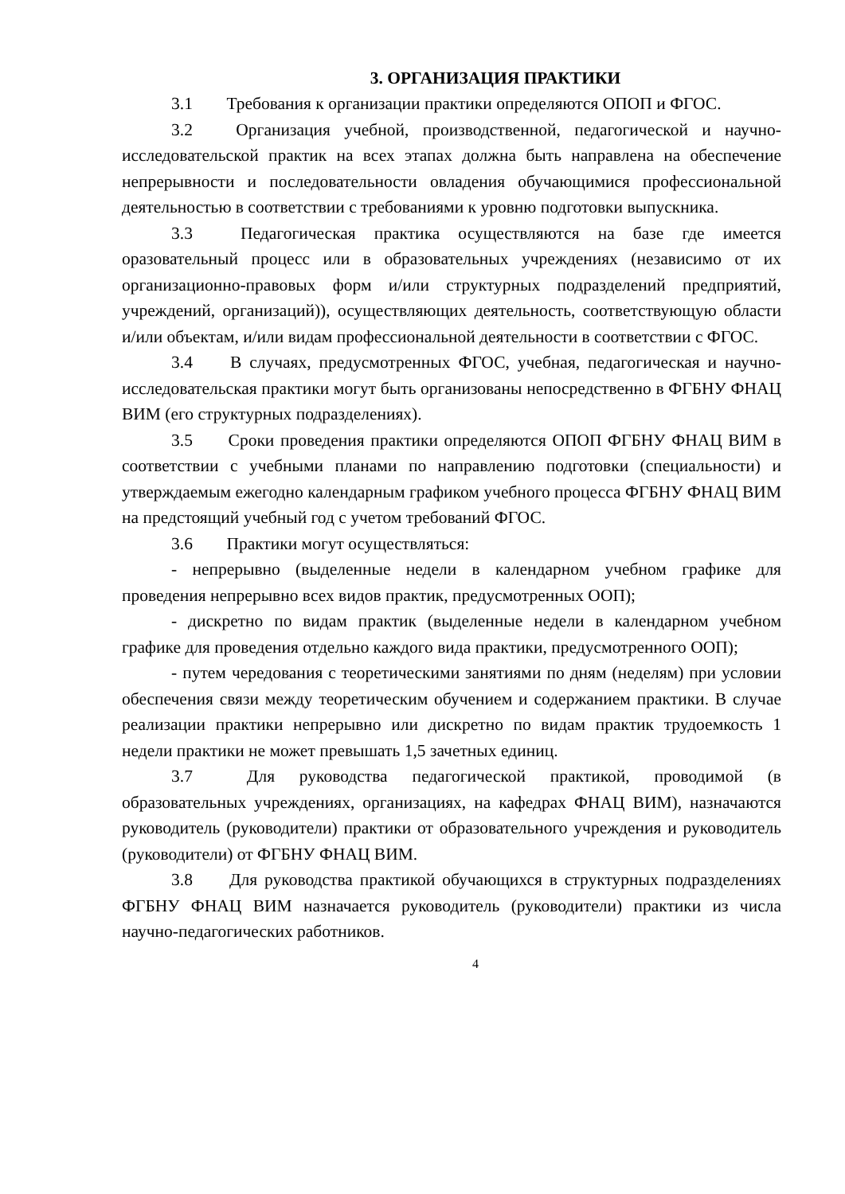3. ОРГАНИЗАЦИЯ ПРАКТИКИ
3.1 Требования к организации практики определяются ОПОП и ФГОС.
3.2 Организация учебной, производственной, педагогической и научно-исследовательской практик на всех этапах должна быть направлена на обеспечение непрерывности и последовательности овладения обучающимися профессиональной деятельностью в соответствии с требованиями к уровню подготовки выпускника.
3.3 Педагогическая практика осуществляются на базе где имеется оразовательный процесс или в образовательных учреждениях (независимо от их организационно-правовых форм и/или структурных подразделений предприятий, учреждений, организаций)), осуществляющих деятельность, соответствующую области и/или объектам, и/или видам профессиональной деятельности в соответствии с ФГОС.
3.4 В случаях, предусмотренных ФГОС, учебная, педагогическая и научно-исследовательская практики могут быть организованы непосредственно в ФГБНУ ФНАЦ ВИМ (его структурных подразделениях).
3.5 Сроки проведения практики определяются ОПОП ФГБНУ ФНАЦ ВИМ в соответствии с учебными планами по направлению подготовки (специальности) и утверждаемым ежегодно календарным графиком учебного процесса ФГБНУ ФНАЦ ВИМ на предстоящий учебный год с учетом требований ФГОС.
3.6 Практики могут осуществляться:
- непрерывно (выделенные недели в календарном учебном графике для проведения непрерывно всех видов практик, предусмотренных ООП);
- дискретно по видам практик (выделенные недели в календарном учебном графике для проведения отдельно каждого вида практики, предусмотренного ООП);
- путем чередования с теоретическими занятиями по дням (неделям) при условии обеспечения связи между теоретическим обучением и содержанием практики. В случае реализации практики непрерывно или дискретно по видам практик трудоемкость 1 недели практики не может превышать 1,5 зачетных единиц.
3.7 Для руководства педагогической практикой, проводимой (в образовательных учреждениях, организациях, на кафедрах ФНАЦ ВИМ), назначаются руководитель (руководители) практики от образовательного учреждения и руководитель (руководители) от ФГБНУ ФНАЦ ВИМ.
3.8 Для руководства практикой обучающихся в структурных подразделениях ФГБНУ ФНАЦ ВИМ назначается руководитель (руководители) практики из числа научно-педагогических работников.
4